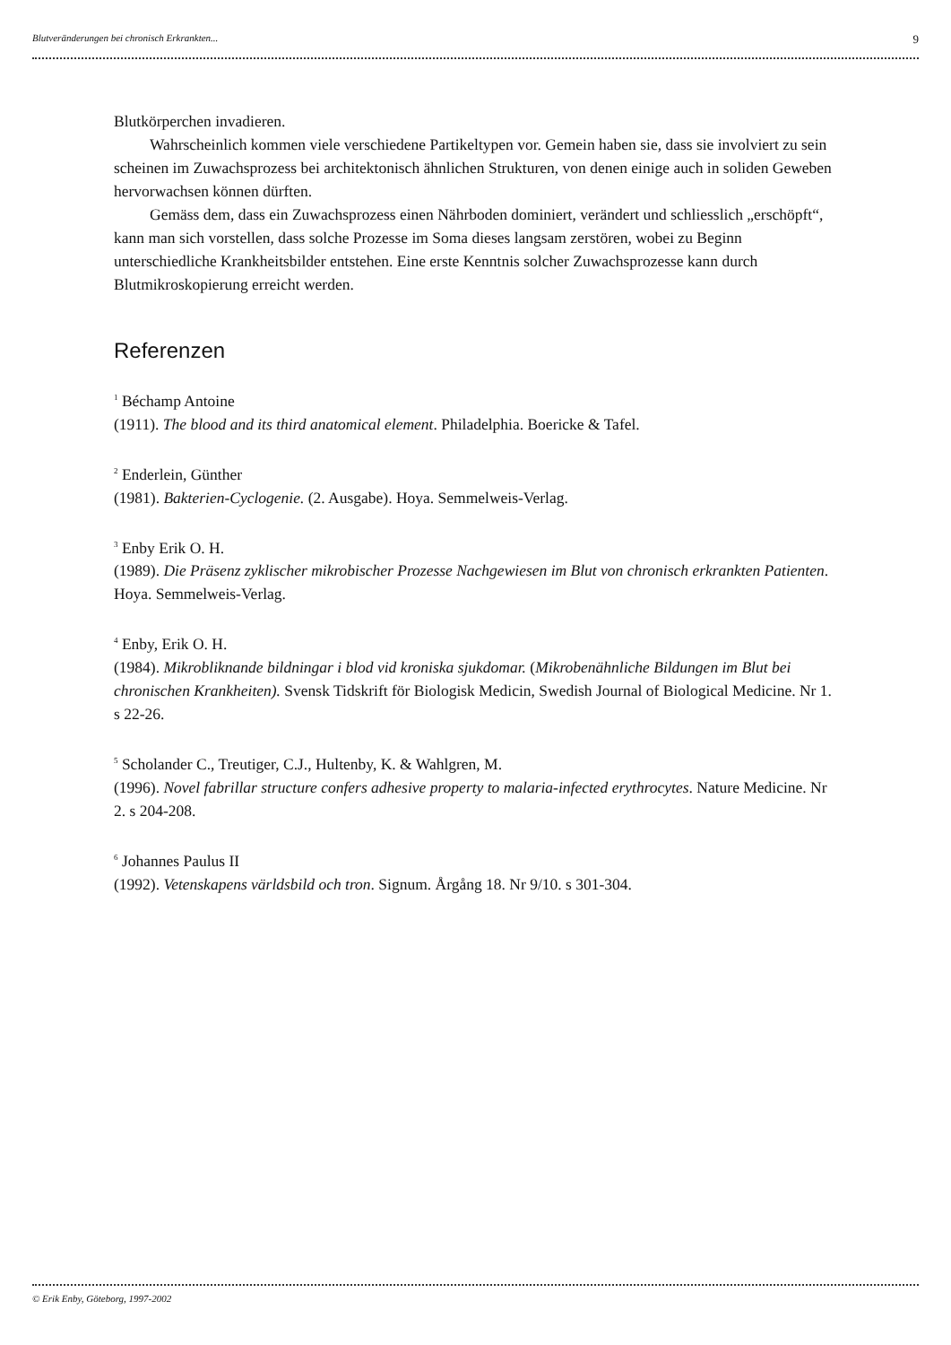Blutveränderungen bei chronisch Erkrankten... 9
Blutkörperchen invadieren.
Wahrscheinlich kommen viele verschiedene Partikeltypen vor. Gemein haben sie, dass sie involviert zu sein scheinen im Zuwachsprozess bei architektonisch ähnlichen Strukturen, von denen einige auch in soliden Geweben hervorwachsen können dürften.
Gemäss dem, dass ein Zuwachsprozess einen Nährboden dominiert, verändert und schliesslich „erschöpft“, kann man sich vorstellen, dass solche Prozesse im Soma dieses langsam zerstören, wobei zu Beginn unterschiedliche Krankheitsbilder entstehen. Eine erste Kenntnis solcher Zuwachsprozesse kann durch Blutmikroskopierung erreicht werden.
Referenzen
<sup>1</sup> Béchamp Antoine
(1911). The blood and its third anatomical element. Philadelphia. Boericke & Tafel.
<sup>2</sup> Enderlein, Günther
(1981). Bakterien-Cyclogenie. (2. Ausgabe). Hoya. Semmelweis-Verlag.
<sup>3</sup> Enby Erik O. H.
(1989). Die Präsenz zyklischer mikrobischer Prozesse Nachgewiesen im Blut von chronisch erkrankten Patienten. Hoya. Semmelweis-Verlag.
<sup>4</sup> Enby, Erik O. H.
(1984). Mikrobliknande bildningar i blod vid kroniska sjukdomar. (Mikrobenähnliche Bildungen im Blut bei chronischen Krankheiten). Svensk Tidskrift för Biologisk Medicin, Swedish Journal of Biological Medicine. Nr 1. s 22-26.
<sup>5</sup> Scholander C., Treutiger, C.J., Hultenby, K. & Wahlgren, M.
(1996). Novel fabrillar structure confers adhesive property to malaria-infected erythrocytes. Nature Medicine. Nr 2. s 204-208.
<sup>6</sup> Johannes Paulus II
(1992). Vetenskapens världsbild och tron. Signum. Årgång 18. Nr 9/10. s 301-304.
© Erik Enby, Göteborg, 1997-2002